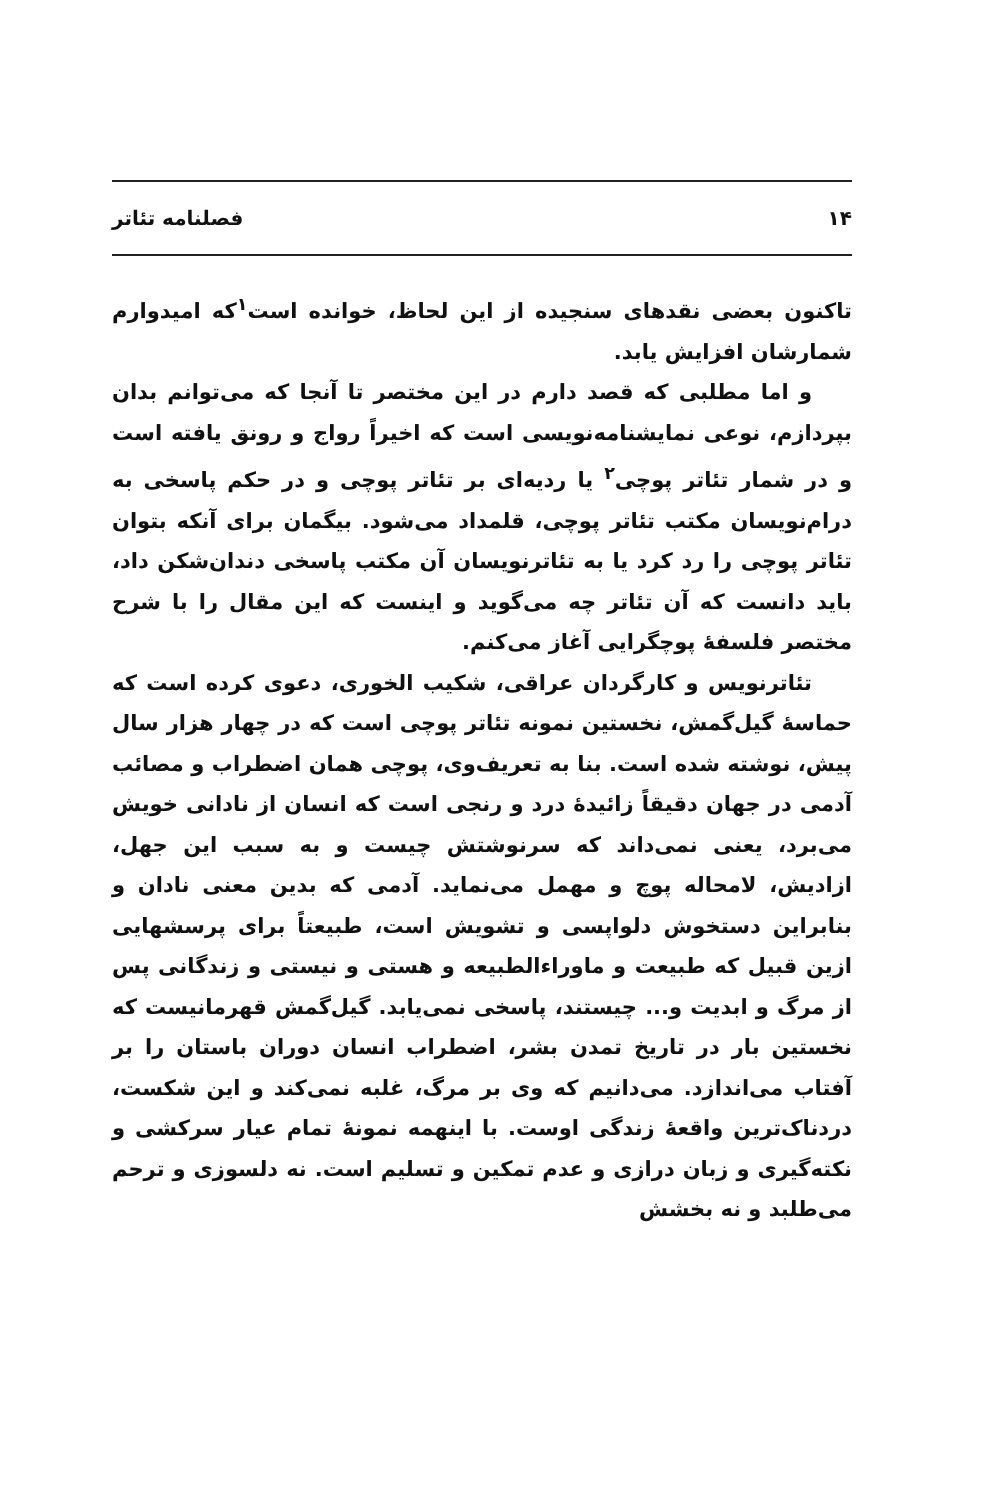۱۴ فصلنامه تئاتر
تاکنون بعضی نقدهای سنجیده از این لحاظ، خوانده است<sup>۱</sup>که امیدوارم شمارشان افزایش یابد.
و اما مطلبی که قصد دارم در این مختصر تا آنجا که می‌توانم بدان بپردازم، نوعی نمایشنامه‌نویسی است که اخیراً رواج و رونق یافته است و در شمار تئاتر پوچی<sup>۲</sup> یا ردیه‌ای بر تئاتر پوچی و در حکم پاسخی به درام‌نویسان مکتب تئاتر پوچی، قلمداد می‌شود. بیگمان برای آنکه بتوان تئاتر پوچی را رد کرد یا به تئاترنویسان آن مکتب پاسخی دندان‌شکن داد، باید دانست که آن تئاتر چه می‌گوید و اینست که این مقال را با شرح مختصر فلسفهٔ پوچگرایی آغاز می‌کنم.
تئاترنویس و کارگردان عراقی، شکیب الخوری، دعوی کرده است که حماسهٔ گیل‌گمش، نخستین نمونه تئاتر پوچی است که در چهار هزار سال پیش، نوشته شده است. بنا به تعریف‌وی، پوچی همان اضطراب و مصائب آدمی در جهان دقیقاً زائیدهٔ درد و رنجی است که انسان از نادانی خویش می‌برد، یعنی نمی‌داند که سرنوشتش چیست و به سبب این جهل، ازادیش، لامحاله پوچ و مهمل می‌نماید. آدمی که بدین معنی نادان و بنابراین دستخوش دلواپسی و تشویش است، طبیعتاً برای پرسشهایی ازین قبیل که طبیعت و ماوراءالطبیعه و هستی و نیستی و زندگانی پس از مرگ و ابدیت و... چیستند، پاسخی نمی‌یابد. گیل‌گمش قهرمانیست که نخستین بار در تاریخ تمدن بشر، اضطراب انسان دوران باستان را بر آفتاب می‌اندازد. می‌دانیم که وی بر مرگ، غلبه نمی‌کند و این شکست، دردناک‌ترین واقعهٔ زندگی اوست. با اینهمه نمونهٔ تمام عیار سرکشی و نکته‌گیری و زبان درازی و عدم تمکین و تسلیم است. نه دلسوزی و ترحم می‌طلبد و نه بخشش